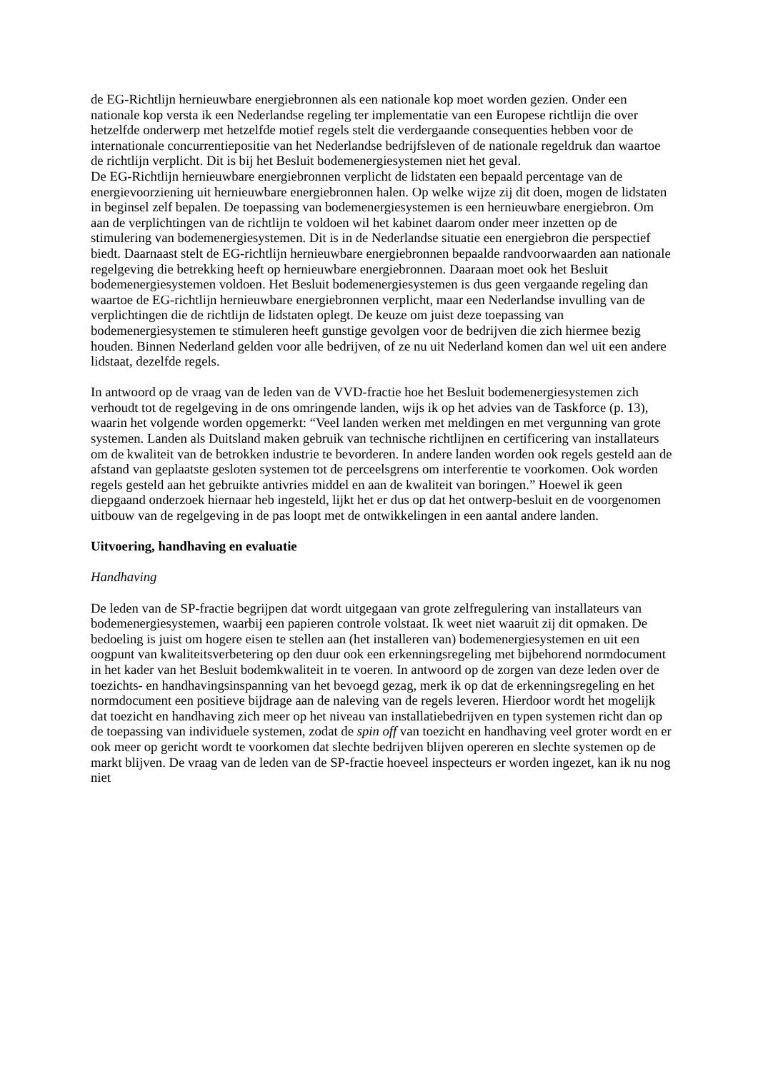de EG-Richtlijn hernieuwbare energiebronnen als een nationale kop moet worden gezien. Onder een nationale kop versta ik een Nederlandse regeling ter implementatie van een Europese richtlijn die over hetzelfde onderwerp met hetzelfde motief regels stelt die verdergaande consequenties hebben voor de internationale concurrentiepositie van het Nederlandse bedrijfsleven of de nationale regeldruk dan waartoe de richtlijn verplicht. Dit is bij het Besluit bodemenergiesystemen niet het geval.
De EG-Richtlijn hernieuwbare energiebronnen verplicht de lidstaten een bepaald percentage van de energievoorziening uit hernieuwbare energiebronnen halen. Op welke wijze zij dit doen, mogen de lidstaten in beginsel zelf bepalen. De toepassing van bodemenergiesystemen is een hernieuwbare energiebron. Om aan de verplichtingen van de richtlijn te voldoen wil het kabinet daarom onder meer inzetten op de stimulering van bodemenergiesystemen. Dit is in de Nederlandse situatie een energiebron die perspectief biedt. Daarnaast stelt de EG-richtlijn hernieuwbare energiebronnen bepaalde randvoorwaarden aan nationale regelgeving die betrekking heeft op hernieuwbare energiebronnen. Daaraan moet ook het Besluit bodemenergiesystemen voldoen. Het Besluit bodemenergiesystemen is dus geen vergaande regeling dan waartoe de EG-richtlijn hernieuwbare energiebronnen verplicht, maar een Nederlandse invulling van de verplichtingen die de richtlijn de lidstaten oplegt. De keuze om juist deze toepassing van bodemenergiesystemen te stimuleren heeft gunstige gevolgen voor de bedrijven die zich hiermee bezig houden. Binnen Nederland gelden voor alle bedrijven, of ze nu uit Nederland komen dan wel uit een andere lidstaat, dezelfde regels.
In antwoord op de vraag van de leden van de VVD-fractie hoe het Besluit bodemenergiesystemen zich verhoudt tot de regelgeving in de ons omringende landen, wijs ik op het advies van de Taskforce (p. 13), waarin het volgende worden opgemerkt: “Veel landen werken met meldingen en met vergunning van grote systemen. Landen als Duitsland maken gebruik van technische richtlijnen en certificering van installateurs om de kwaliteit van de betrokken industrie te bevorderen. In andere landen worden ook regels gesteld aan de afstand van geplaatste gesloten systemen tot de perceelsgrens om interferentie te voorkomen. Ook worden regels gesteld aan het gebruikte antivries middel en aan de kwaliteit van boringen.” Hoewel ik geen diepgaand onderzoek hiernaar heb ingesteld, lijkt het er dus op dat het ontwerp-besluit en de voorgenomen uitbouw van de regelgeving in de pas loopt met de ontwikkelingen in een aantal andere landen.
Uitvoering, handhaving en evaluatie
Handhaving
De leden van de SP-fractie begrijpen dat wordt uitgegaan van grote zelfregulering van installateurs van bodemenergiesystemen, waarbij een papieren controle volstaat. Ik weet niet waaruit zij dit opmaken. De bedoeling is juist om hogere eisen te stellen aan (het installeren van) bodemenergiesystemen en uit een oogpunt van kwaliteitsverbetering op den duur ook een erkenningsregeling met bijbehorend normdocument in het kader van het Besluit bodemkwaliteit in te voeren. In antwoord op de zorgen van deze leden over de toezichts- en handhavingsinspanning van het bevoegd gezag, merk ik op dat de erkenningsregeling en het normdocument een positieve bijdrage aan de naleving van de regels leveren. Hierdoor wordt het mogelijk dat toezicht en handhaving zich meer op het niveau van installatiebedrijven en typen systemen richt dan op de toepassing van individuele systemen, zodat de spin off van toezicht en handhaving veel groter wordt en er ook meer op gericht wordt te voorkomen dat slechte bedrijven blijven opereren en slechte systemen op de markt blijven. De vraag van de leden van de SP-fractie hoeveel inspecteurs er worden ingezet, kan ik nu nog niet